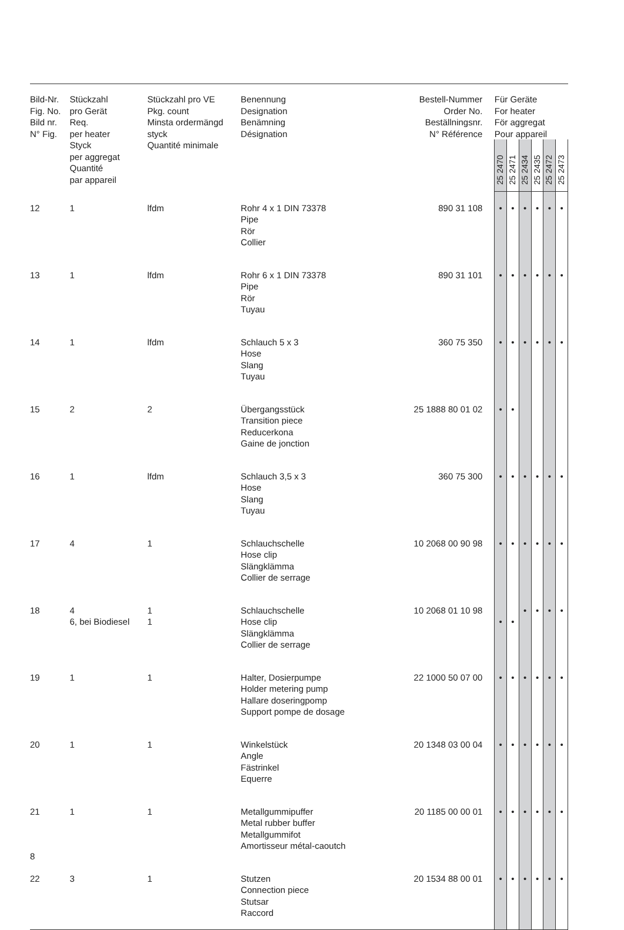| Bild-Nr. Fig. No. Bild nr. N° Fig. | Stückzahl pro Gerät Req. per heater Styck per aggregat Quantité par appareil | Stückzahl pro VE Pkg. count Minsta ordermängd styck Quantité minimale | Benennung Designation Benämning Désignation | Bestell-Nummer Order No. Beställningsnr. N° Référence | Für Geräte For heater För aggregat Pour appareil | | | | | |
| --- | --- | --- | --- | --- | --- | --- | --- | --- | --- | --- |
| | | | | | 25 2470 | 25 2471 | 25 2434 | 25 2435 | 25 2472 | 25 2473 |
| 12 | 1 | lfdm | Rohr 4 x 1 DIN 73378 Pipe Rör Collier | 890 31 108 | • | • | • | • | • | • |
| 13 | 1 | lfdm | Rohr 6 x 1 DIN 73378 Pipe Rör Tuyau | 890 31 101 | • | • | • | • | • | • |
| 14 | 1 | lfdm | Schlauch 5 x 3 Hose Slang Tuyau | 360 75 350 | • | • | • | • | • | • |
| 15 | 2 | 2 | Übergangsstück Transition piece Reducerkona Gaine de jonction | 25 1888 80 01 02 | • | • | | | | |
| 16 | 1 | lfdm | Schlauch 3,5 x 3 Hose Slang Tuyau | 360 75 300 | • | • | • | • | • | • |
| 17 | 4 | 1 | Schlauchschelle Hose clip Slängklämma Collier de serrage | 10 2068 00 90 98 | • | • | • | • | • | • |
| 18 | 4 6, bei Biodiesel | 1 1 | Schlauchschelle Hose clip Slängklämma Collier de serrage | 10 2068 01 10 98 | • | • | • | • | • | • |
| 19 | 1 | 1 | Halter, Dosierpumpe Holder metering pump Hallare doseringpomp Support pompe de dosage | 22 1000 50 07 00 | • | • | • | • | • | • |
| 20 | 1 | 1 | Winkelstück Angle Fästrinkel Equerre | 20 1348 03 00 04 | • | • | • | • | • | • |
| 21 | 1 | 1 | Metallgummipuffer Metal rubber buffer Metallgummifot Amortisseur métal-caoutch | 20 1185 00 00 01 | • | • | • | • | • | • |
| 22 | 3 | 1 | Stutzen Connection piece Stutsar Raccord | 20 1534 88 00 01 | • | • | • | • | • | • |
8